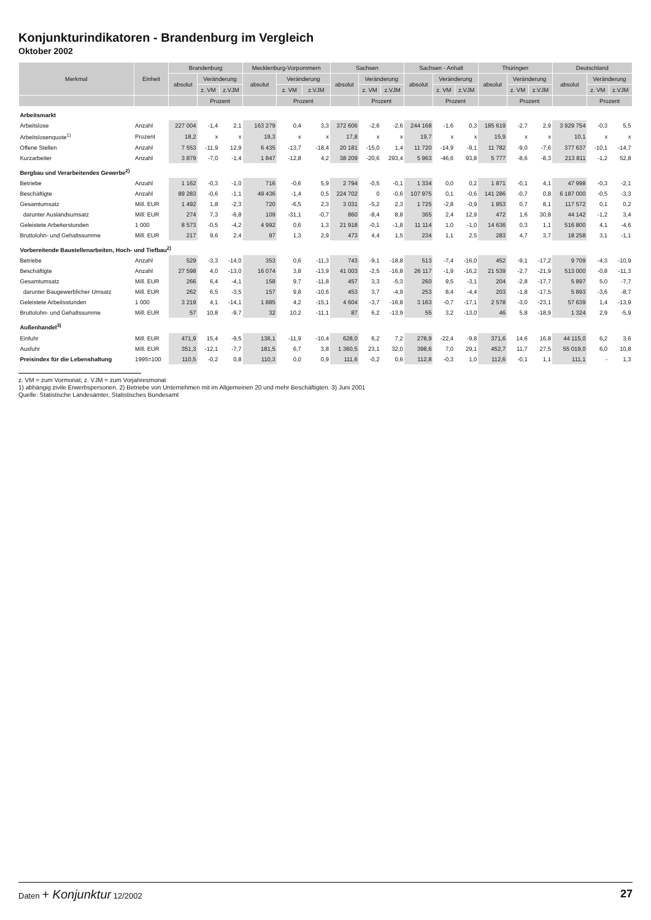Konjunkturindikatoren - Brandenburg im Vergleich
Oktober 2002
| Merkmal | Einheit | Brandenburg | | | Mecklenburg-Vorpommern | | | Sachsen | | | Sachsen - Anhalt | | | Thüringen | | | Deutschland | | |
| --- | --- | --- | --- | --- | --- | --- | --- | --- | --- | --- | --- | --- | --- | --- | --- | --- | --- | --- | --- |
| | | absolut | Veränderung | | absolut | Veränderung | | absolut | Veränderung | | absolut | Veränderung | | absolut | Veränderung | | absolut | Veränderung | |
| | | | z. VM | z.VJM | | z. VM | z.VJM | | z. VM | z.VJM | | z. VM | z.VJM | | z. VM | z.VJM | | z. VM | z.VJM |
| | | | Prozent | | | Prozent | | | Prozent | | | Prozent | | | Prozent | | | Prozent | |
| Arbeitsmarkt | | | | | | | | | | | | | | | | | | | |
| Arbeitslose | Anzahl | 227 004 | -1,4 | 2,1 | 163 279 | 0,4 | 3,3 | 372 606 | -2,6 | -2,6 | 244 168 | -1,6 | 0,3 | 185 619 | -2,7 | 2,9 | 3 929 754 | -0,3 | 5,5 |
| Arbeitslosenquote<sup>1)</sup> | Prozent | 18,2 | x | x | 19,3 | x | x | 17,8 | x | x | 19,7 | x | x | 15,9 | x | x | 10,1 | x | x |
| Offene Stellen | Anzahl | 7 553 | -11,9 | 12,9 | 6 435 | -13,7 | -18,4 | 20 181 | -15,0 | 1,4 | 11 720 | -14,9 | -9,1 | 11 782 | -9,0 | -7,6 | 377 637 | -10,1 | -14,7 |
| Kurzarbeiter | Anzahl | 3 879 | -7,0 | -1,4 | 1 847 | -12,8 | 4,2 | 38 209 | -20,6 | 293,4 | 5 963 | -46,6 | 93,8 | 5 777 | -8,6 | -8,3 | 213 811 | -1,2 | 52,8 |
| Bergbau und Verarbeitendes Gewerbe<sup>2)</sup> | | | | | | | | | | | | | | | | | | | |
| Betriebe | Anzahl | 1 162 | -0,3 | -1,0 | 716 | -0,6 | 5,9 | 2 794 | -0,5 | -0,1 | 1 334 | 0,0 | 0,2 | 1 871 | -0,1 | 4,1 | 47 998 | -0,3 | -2,1 |
| Beschäftigte | Anzahl | 89 283 | -0,6 | -1,1 | 49 436 | -1,4 | 0,5 | 224 702 | 0 | -0,6 | 107 975 | 0,1 | -0,6 | 141 286 | -0,7 | 0,8 | 6 187 000 | -0,5 | -3,3 |
| Gesamtumsatz | Mill. EUR | 1 492 | 1,8 | -2,3 | 720 | -6,5 | 2,3 | 3 031 | -5,2 | 2,3 | 1 725 | -2,8 | -0,9 | 1 853 | 0,7 | 8,1 | 117 572 | 0,1 | 0,2 |
| darunter Auslandsumsatz | Mill. EUR | 274 | 7,3 | -6,8 | 109 | -31,1 | -0,7 | 860 | -8,4 | 8,8 | 365 | 2,4 | 12,9 | 472 | 1,6 | 30,8 | 44 142 | -1,2 | 3,4 |
| Geleistete Arbeiterstunden | 1 000 | 8 573 | -0,5 | -4,2 | 4 992 | 0,6 | 1,3 | 21 918 | -0,1 | -1,8 | 11 114 | 1,0 | -1,0 | 14 636 | 0,3 | 1,1 | 516 800 | 4,1 | -4,6 |
| Bruttolohn- und Gehaltssumme | Mill. EUR | 217 | 9,6 | 2,4 | 97 | 1,3 | 2,9 | 473 | 4,4 | 1,5 | 234 | 1,1 | 2,5 | 283 | 4,7 | 3,7 | 18 258 | 3,1 | -1,1 |
| Vorbereitende Baustellenarbeiten, Hoch- und Tiefbau<sup>2)</sup> | | | | | | | | | | | | | | | | | | | |
| Betriebe | Anzahl | 529 | -3,3 | -14,0 | 353 | 0,6 | -11,3 | 743 | -9,1 | -18,8 | 513 | -7,4 | -16,0 | 452 | -9,1 | -17,2 | 9 709 | -4,3 | -10,9 |
| Beschäftigte | Anzahl | 27 598 | 4,0 | -13,0 | 16 074 | 3,8 | -13,9 | 41 003 | -2,5 | -16,8 | 26 117 | -1,9 | -16,2 | 21 539 | -2,7 | -21,9 | 513 000 | -0,8 | -11,3 |
| Gesamtumsatz | Mill. EUR | 266 | 6,4 | -4,1 | 158 | 9,7 | -11,8 | 457 | 3,3 | -5,3 | 260 | 9,5 | -3,1 | 204 | -2,8 | -17,7 | 5 897 | 5,0 | -7,7 |
| darunter Baugewerblicher Umsatz | Mill. EUR | 262 | 6,5 | -3,5 | 157 | 9,8 | -10,6 | 453 | 3,7 | -4,9 | 253 | 8,4 | -4,4 | 203 | -1,8 | -17,5 | 5 893 | -3,6 | -8,7 |
| Geleistete Arbeitsstunden | 1 000 | 3 219 | 4,1 | -14,1 | 1 885 | 4,2 | -15,1 | 4 604 | -3,7 | -16,8 | 3 163 | -0,7 | -17,1 | 2 578 | -3,0 | -23,1 | 57 639 | 1,4 | -13,9 |
| Bruttolohn- und Gehaltssumme | Mill. EUR | 57 | 10,8 | -9,7 | 32 | 10,2 | -11,1 | 87 | 6,2 | -13,9 | 55 | 3,2 | -13,0 | 46 | 5,8 | -18,9 | 1 324 | 2,9 | -5,9 |
| Außenhandel<sup>3)</sup> | | | | | | | | | | | | | | | | | | | |
| Einfuhr | Mill. EUR | 471,9 | 15,4 | -9,5 | 136,1 | -11,9 | -10,4 | 628,0 | 6,2 | 7,2 | 278,9 | -22,4 | -9,8 | 371,6 | 14,6 | 16,8 | 44 115,0 | 6,2 | 3,6 |
| Ausfuhr | Mill. EUR | 351,3 | -12,1 | -7,7 | 181,5 | 6,7 | 3,8 | 1 360,5 | 23,1 | 32,0 | 398,6 | 7,0 | 29,1 | 452,7 | 11,7 | 27,5 | 55 019,0 | 6,0 | 10,8 |
| Preisindex für die Lebenshaltung | 1995=100 | 110,5 | -0,2 | 0,8 | 110,3 | 0,0 | 0,9 | 111,6 | -0,2 | 0,6 | 112,8 | -0,3 | 1,0 | 112,6 | -0,1 | 1,1 | 111,1 | - | 1,3 |
z. VM = zum Vormonat; z. VJM = zum Vorjahresmonat
1) abhängig zivile Erwerbspersonen. 2) Betriebe von Unternehmen mit im Allgemeinen 20 und mehr Beschäftigten. 3) Juni 2001
Quelle: Statistische Landesämter, Statistisches Bundesamt
Daten + Konjunktur 12/2002 27